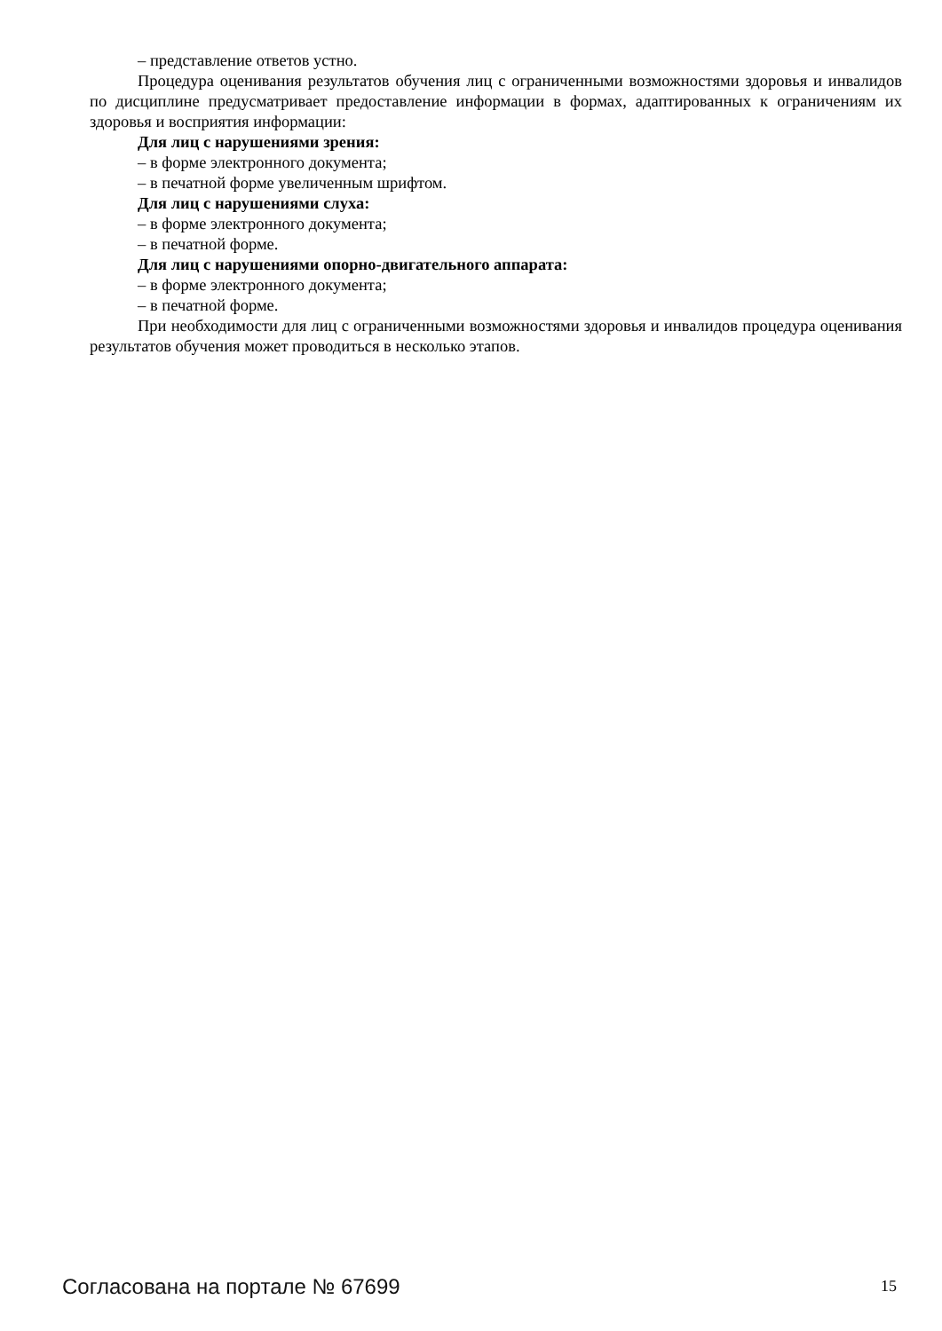– представление ответов устно.
Процедура оценивания результатов обучения лиц с ограниченными возможностями здоровья и инвалидов по дисциплине предусматривает предоставление информации в формах, адаптированных к ограничениям их здоровья и восприятия информации:
Для лиц с нарушениями зрения:
– в форме электронного документа;
– в печатной форме увеличенным шрифтом.
Для лиц с нарушениями слуха:
– в форме электронного документа;
– в печатной форме.
Для лиц с нарушениями опорно-двигательного аппарата:
– в форме электронного документа;
– в печатной форме.
При необходимости для лиц с ограниченными возможностями здоровья и инвалидов процедура оценивания результатов обучения может проводиться в несколько этапов.
Согласована на портале № 67699 15